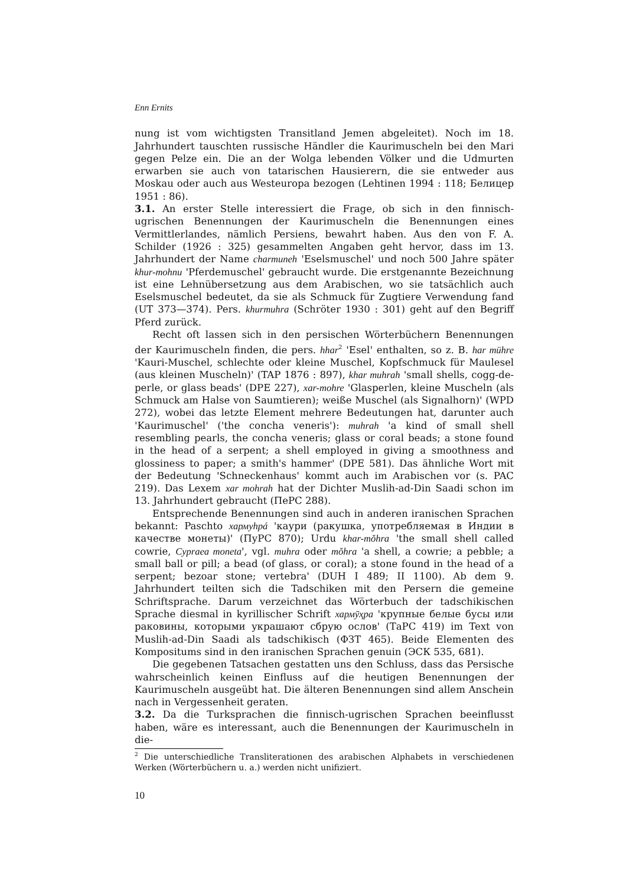Enn Ernits
nung ist vom wichtigsten Transitland Jemen abgeleitet). Noch im 18. Jahrhundert tauschten russische Händler die Kaurimuscheln bei den Mari gegen Pelze ein. Die an der Wolga lebenden Völker und die Udmurten erwarben sie auch von tatarischen Hausierern, die sie entweder aus Moskau oder auch aus Westeuropa bezogen (Lehtinen 1994 : 118; Белицер 1951 : 86).
3.1. An erster Stelle interessiert die Frage, ob sich in den finnisch-ugrischen Benennungen der Kaurimuscheln die Benennungen eines Vermittlerlandes, nämlich Persiens, bewahrt haben. Aus den von F. A. Schilder (1926 : 325) gesammelten Angaben geht hervor, dass im 13. Jahrhundert der Name charmuneh 'Eselsmuschel' und noch 500 Jahre später khur-mohnu 'Pferdemuschel' gebraucht wurde. Die erstgenannte Bezeichnung ist eine Lehnübersetzung aus dem Arabischen, wo sie tatsächlich auch Eselsmuschel bedeutet, da sie als Schmuck für Zugtiere Verwendung fand (UT 373—374). Pers. khurmuhra (Schröter 1930 : 301) geht auf den Begriff Pferd zurück.
Recht oft lassen sich in den persischen Wörterbüchern Benennungen der Kaurimuscheln finden, die pers. hhar<sup>2</sup> 'Esel' enthalten, so z. B. har mühre 'Kauri-Muschel, schlechte oder kleine Muschel, Kopfschmuck für Maulesel (aus kleinen Muscheln)' (TAP 1876 : 897), khar muhrah 'small shells, cogg-de-perle, or glass beads' (DPE 227), xar-mohre 'Glasperlen, kleine Muscheln (als Schmuck am Halse von Saumtieren); weiße Muschel (als Signalhorn)' (WPD 272), wobei das letzte Element mehrere Bedeutungen hat, darunter auch 'Kaurimuschel' ('the concha veneris'): muhrah 'a kind of small shell resembling pearls, the concha veneris; glass or coral beads; a stone found in the head of a serpent; a shell employed in giving a smoothness and glossiness to paper; a smith's hammer' (DPE 581). Das ähnliche Wort mit der Bedeutung 'Schneckenhaus' kommt auch im Arabischen vor (s. PAC 219). Das Lexem xar mohrah hat der Dichter Muslih-ad-Din Saadi schon im 13. Jahrhundert gebraucht (ПеРС 288).
Entsprechende Benennungen sind auch in anderen iranischen Sprachen bekannt: Paschto хармуhpá 'каури (ракушка, употребляемая в Индии в качестве монеты)' (ПуРС 870); Urdu khar-mǒhra 'the small shell called cowrie, Cypraea moneta', vgl. muhra oder mǒhra 'a shell, a cowrie; a pebble; a small ball or pill; a bead (of glass, or coral); a stone found in the head of a serpent; bezoar stone; vertebra' (DUH I 489; II 1100). Ab dem 9. Jahrhundert teilten sich die Tadschiken mit den Persern die gemeine Schriftsprache. Darum verzeichnet das Wörterbuch der tadschikischen Sprache diesmal in kyrillischer Schrift хармӯҳра 'крупные белые бусы или раковины, которыми украшают сбрую ослов' (ТаРС 419) im Text von Muslih-ad-Din Saadi als tadschikisch (ФЗТ 465). Beide Elementen des Kompositums sind in den iranischen Sprachen genuin (ЭСК 535, 681).
Die gegebenen Tatsachen gestatten uns den Schluss, dass das Persische wahrscheinlich keinen Einfluss auf die heutigen Benennungen der Kaurimuscheln ausgeübt hat. Die älteren Benennungen sind allem Anschein nach in Vergessenheit geraten.
3.2. Da die Turksprachen die finnisch-ugrischen Sprachen beeinflusst haben, wäre es interessant, auch die Benennungen der Kaurimuscheln in die-
<sup>2</sup> Die unterschiedliche Transliterationen des arabischen Alphabets in verschiedenen Werken (Wörterbüchern u. a.) werden nicht unifiziert.
10